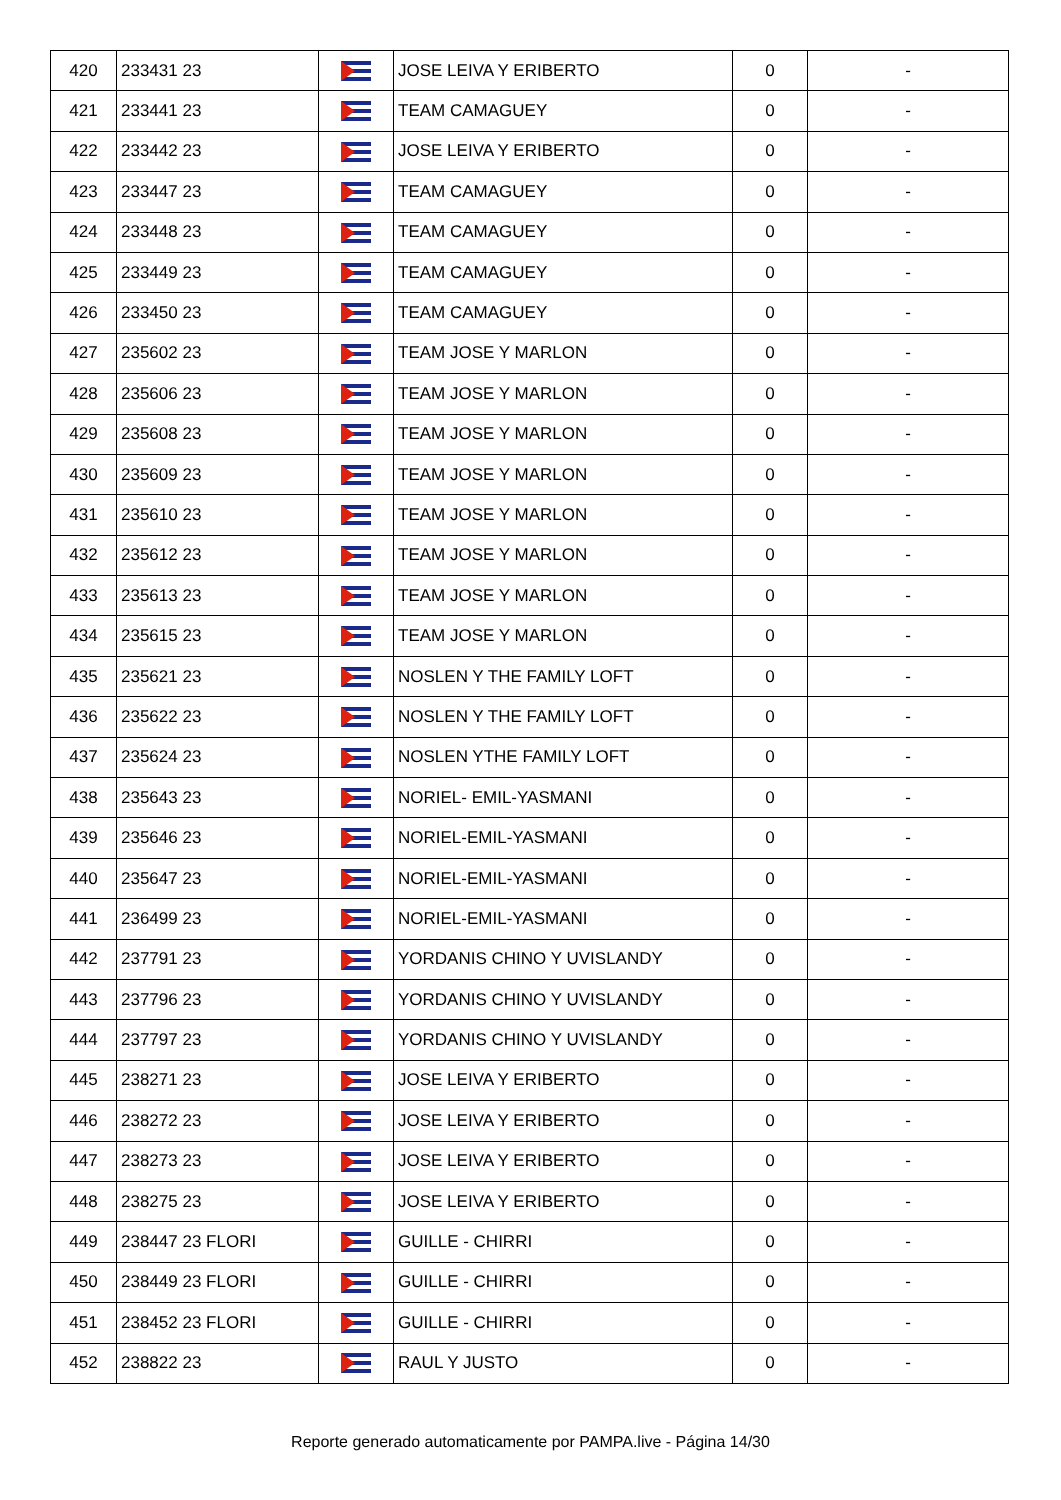| 420 | 233431 23 | | JOSE LEIVA Y ERIBERTO | 0 | - |
| 421 | 233441 23 | | TEAM CAMAGUEY | 0 | - |
| 422 | 233442 23 | | JOSE LEIVA Y ERIBERTO | 0 | - |
| 423 | 233447 23 | | TEAM CAMAGUEY | 0 | - |
| 424 | 233448 23 | | TEAM CAMAGUEY | 0 | - |
| 425 | 233449 23 | | TEAM CAMAGUEY | 0 | - |
| 426 | 233450 23 | | TEAM CAMAGUEY | 0 | - |
| 427 | 235602 23 | | TEAM JOSE Y MARLON | 0 | - |
| 428 | 235606 23 | | TEAM JOSE Y MARLON | 0 | - |
| 429 | 235608 23 | | TEAM JOSE Y MARLON | 0 | - |
| 430 | 235609 23 | | TEAM JOSE Y MARLON | 0 | - |
| 431 | 235610 23 | | TEAM JOSE Y MARLON | 0 | - |
| 432 | 235612 23 | | TEAM JOSE Y MARLON | 0 | - |
| 433 | 235613 23 | | TEAM JOSE Y MARLON | 0 | - |
| 434 | 235615 23 | | TEAM JOSE Y MARLON | 0 | - |
| 435 | 235621 23 | | NOSLEN Y THE FAMILY LOFT | 0 | - |
| 436 | 235622 23 | | NOSLEN Y THE FAMILY LOFT | 0 | - |
| 437 | 235624 23 | | NOSLEN YTHE FAMILY LOFT | 0 | - |
| 438 | 235643 23 | | NORIEL- EMIL-YASMANI | 0 | - |
| 439 | 235646 23 | | NORIEL-EMIL-YASMANI | 0 | - |
| 440 | 235647 23 | | NORIEL-EMIL-YASMANI | 0 | - |
| 441 | 236499 23 | | NORIEL-EMIL-YASMANI | 0 | - |
| 442 | 237791 23 | | YORDANIS CHINO Y UVISLANDY | 0 | - |
| 443 | 237796 23 | | YORDANIS CHINO Y UVISLANDY | 0 | - |
| 444 | 237797 23 | | YORDANIS CHINO Y UVISLANDY | 0 | - |
| 445 | 238271 23 | | JOSE LEIVA Y ERIBERTO | 0 | - |
| 446 | 238272 23 | | JOSE LEIVA Y ERIBERTO | 0 | - |
| 447 | 238273 23 | | JOSE LEIVA Y ERIBERTO | 0 | - |
| 448 | 238275 23 | | JOSE LEIVA Y ERIBERTO | 0 | - |
| 449 | 238447 23 FLORI | | GUILLE - CHIRRI | 0 | - |
| 450 | 238449 23 FLORI | | GUILLE - CHIRRI | 0 | - |
| 451 | 238452 23 FLORI | | GUILLE - CHIRRI | 0 | - |
| 452 | 238822 23 | | RAUL Y JUSTO | 0 | - |
Reporte generado automaticamente por PAMPA.live - Página 14/30